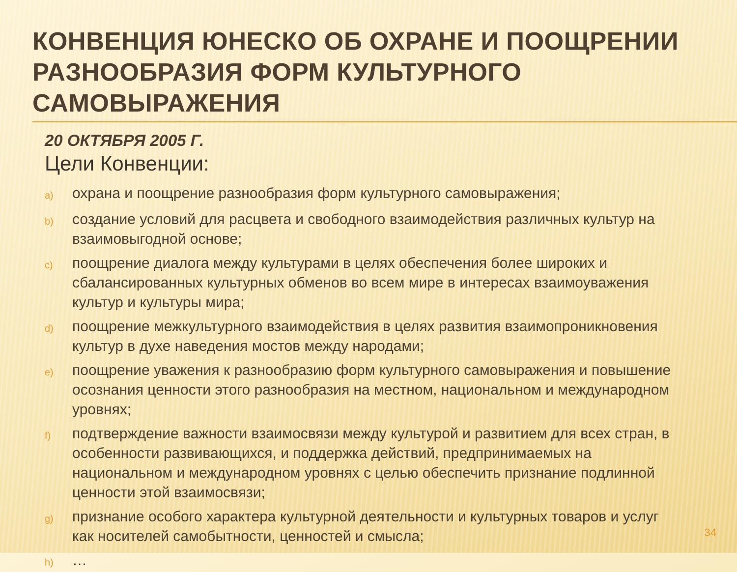КОНВЕНЦИЯ ЮНЕСКО ОБ ОХРАНЕ И ПООЩРЕНИИ РАЗНООБРАЗИЯ ФОРМ КУЛЬТУРНОГО САМОВЫРАЖЕНИЯ
20 ОКТЯБРЯ 2005 Г.
Цели Конвенции:
a) охрана и поощрение разнообразия форм культурного самовыражения;
b) создание условий для расцвета и свободного взаимодействия различных культур на взаимовыгодной основе;
c) поощрение диалога между культурами в целях обеспечения более широких и сбалансированных культурных обменов во всем мире в интересах взаимоуважения культур и культуры мира;
d) поощрение межкультурного взаимодействия в целях развития взаимопроникновения культур в духе наведения мостов между народами;
e) поощрение уважения к разнообразию форм культурного самовыражения и повышение осознания ценности этого разнообразия на местном, национальном и международном уровнях;
f) подтверждение важности взаимосвязи между культурой и развитием для всех стран, в особенности развивающихся, и поддержка действий, предпринимаемых на национальном и международном уровнях с целью обеспечить признание подлинной ценности этой взаимосвязи;
g) признание особого характера культурной деятельности и культурных товаров и услуг как носителей самобытности, ценностей и смысла;
h) …
34